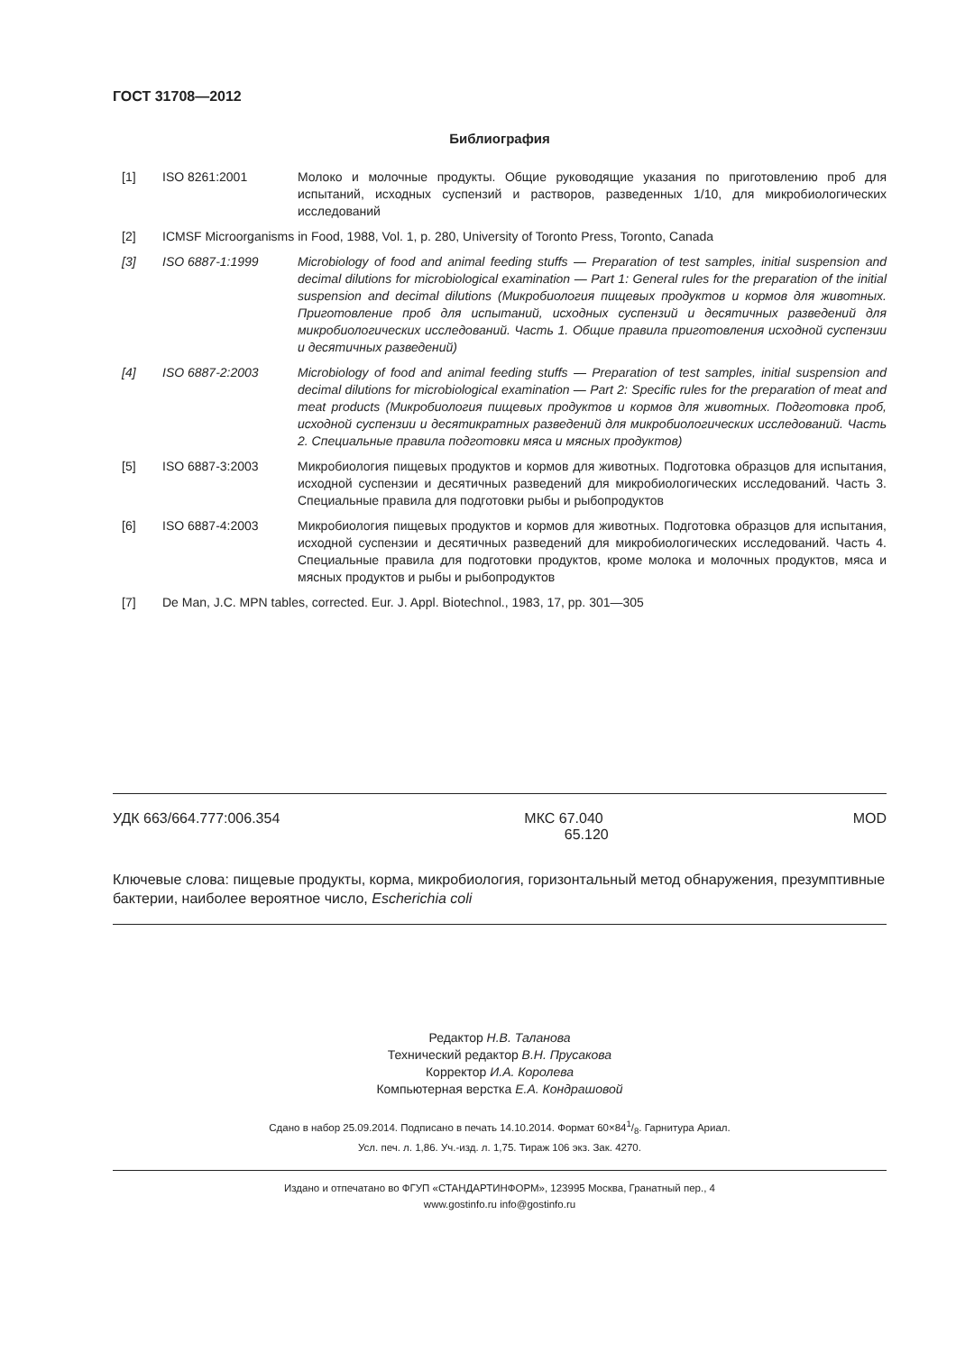ГОСТ 31708—2012
Библиография
[1] ISO 8261:2001 Молоко и молочные продукты. Общие руководящие указания по приготовлению проб для испытаний, исходных суспензий и растворов, разведенных 1/10, для микробиологических исследований
[2] ICMSF Microorganisms in Food, 1988, Vol. 1, p. 280, University of Toronto Press, Toronto, Canada
[3] ISO 6887-1:1999 Microbiology of food and animal feeding stuffs — Preparation of test samples, initial suspension and decimal dilutions for microbiological examination — Part 1: General rules for the preparation of the initial suspension and decimal dilutions (Микробиология пищевых продуктов и кормов для животных. Приготовление проб для испытаний, исходных суспензий и десятичных разведений для микробиологических исследований. Часть 1. Общие правила приготовления исходной суспензии и десятичных разведений)
[4] ISO 6887-2:2003 Microbiology of food and animal feeding stuffs — Preparation of test samples, initial suspension and decimal dilutions for microbiological examination — Part 2: Specific rules for the preparation of meat and meat products (Микробиология пищевых продуктов и кормов для животных. Подготовка проб, исходной суспензии и десятикратных разведений для микробиологических исследований. Часть 2. Специальные правила подготовки мяса и мясных продуктов)
[5] ISO 6887-3:2003 Микробиология пищевых продуктов и кормов для животных. Подготовка образцов для испытания, исходной суспензии и десятичных разведений для микробиологических исследований. Часть 3. Специальные правила для подготовки рыбы и рыбопродуктов
[6] ISO 6887-4:2003 Микробиология пищевых продуктов и кормов для животных. Подготовка образцов для испытания, исходной суспензии и десятичных разведений для микробиологических исследований. Часть 4. Специальные правила для подготовки продуктов, кроме молока и молочных продуктов, мяса и мясных продуктов и рыбы и рыбопродуктов
[7] De Man, J.C. MPN tables, corrected. Eur. J. Appl. Biotechnol., 1983, 17, pp. 301—305
УДК 663/664.777:006.354 МКС 67.040
65.120
MOD
Ключевые слова: пищевые продукты, корма, микробиология, горизонтальный метод обнаружения, презумптивные бактерии, наиболее вероятное число, Escherichia coli
Редактор Н.В. Таланова
Технический редактор В.Н. Прусакова
Корректор И.А. Королева
Компьютерная верстка Е.А. Кондрашовой
Сдано в набор 25.09.2014. Подписано в печать 14.10.2014. Формат 60×841/8. Гарнитура Ариал.
Усл. печ. л. 1,86. Уч.-изд. л. 1,75. Тираж 106 экз. Зак. 4270.
Издано и отпечатано во ФГУП «СТАНДАРТИНФОРМ», 123995 Москва, Гранатный пер., 4
www.gostinfo.ru info@gostinfo.ru